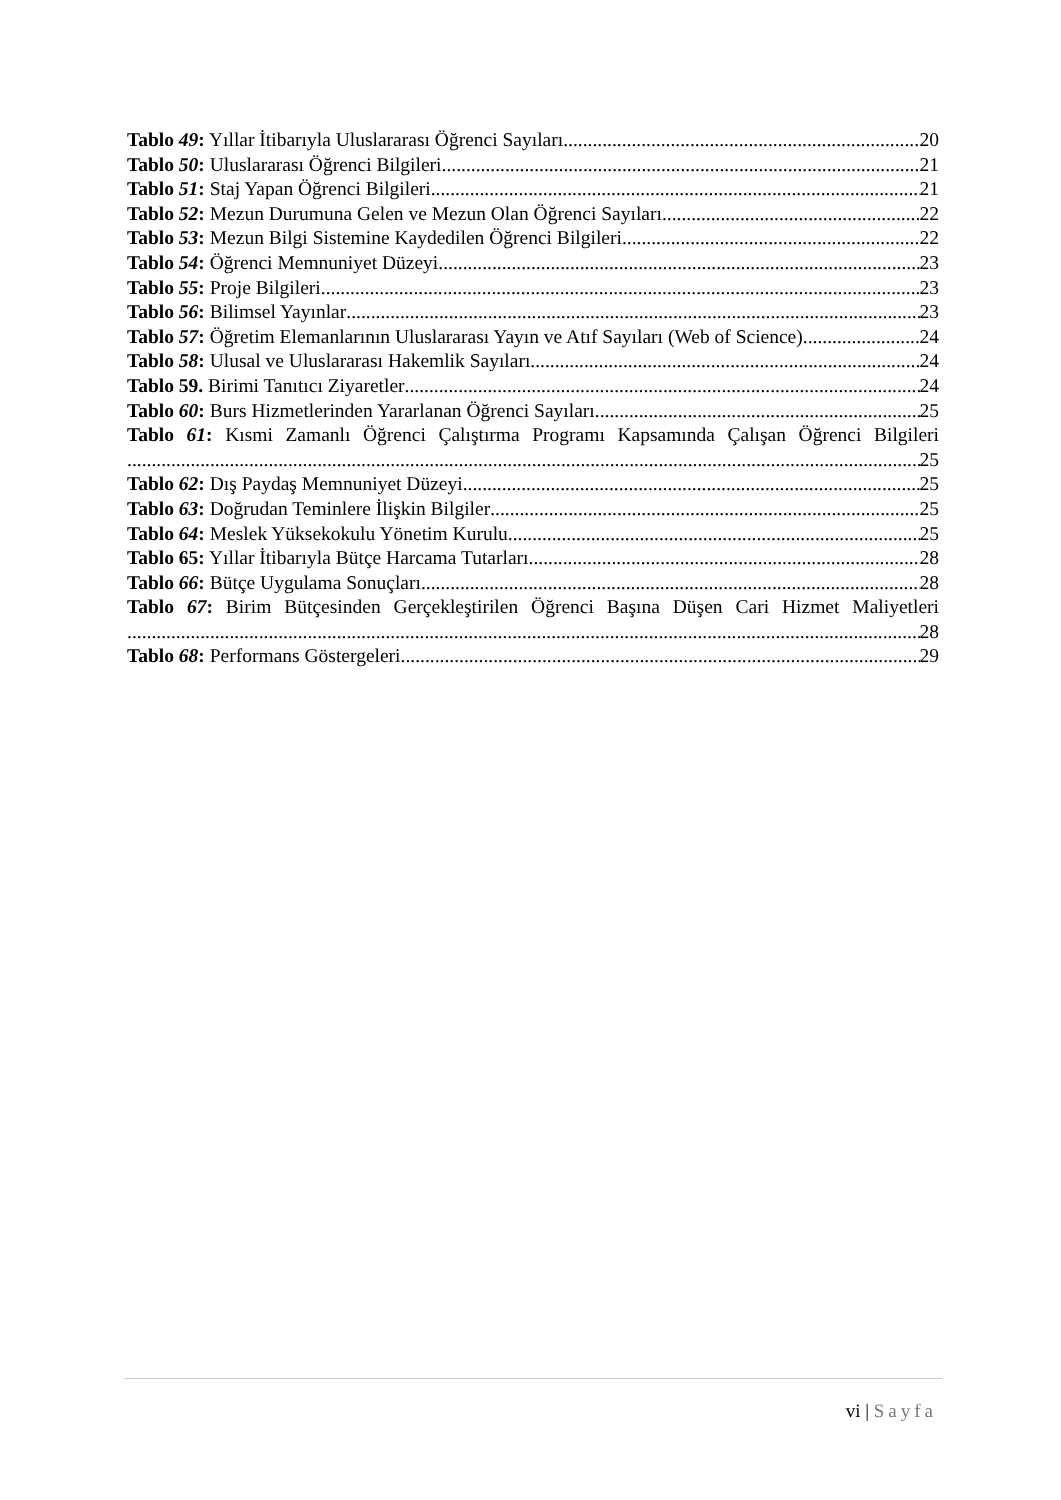Tablo 49: Yıllar İtibarıyla Uluslararası Öğrenci Sayıları 20
Tablo 50: Uluslararası Öğrenci Bilgileri 21
Tablo 51: Staj Yapan Öğrenci Bilgileri 21
Tablo 52: Mezun Durumuna Gelen ve Mezun Olan Öğrenci Sayıları 22
Tablo 53: Mezun Bilgi Sistemine Kaydedilen Öğrenci Bilgileri 22
Tablo 54: Öğrenci Memnuniyet Düzeyi 23
Tablo 55: Proje Bilgileri 23
Tablo 56: Bilimsel Yayınlar 23
Tablo 57: Öğretim Elemanlarının Uluslararası Yayın ve Atıf Sayıları (Web of Science) 24
Tablo 58: Ulusal ve Uluslararası Hakemlik Sayıları 24
Tablo 59. Birimi Tanıtıcı Ziyaretler 24
Tablo 60: Burs Hizmetlerinden Yararlanan Öğrenci Sayıları 25
Tablo 61: Kısmi Zamanlı Öğrenci Çalıştırma Programı Kapsamında Çalışan Öğrenci Bilgileri
25
Tablo 62: Dış Paydaş Memnuniyet Düzeyi 25
Tablo 63: Doğrudan Teminlere İlişkin Bilgiler 25
Tablo 64: Meslek Yüksekokulu Yönetim Kurulu 25
Tablo 65: Yıllar İtibarıyla Bütçe Harcama Tutarları 28
Tablo 66: Bütçe Uygulama Sonuçları 28
Tablo 67: Birim Bütçesinden Gerçekleştirilen Öğrenci Başına Düşen Cari Hizmet Maliyetleri
28
Tablo 68: Performans Göstergeleri 29
vi | Sayfa